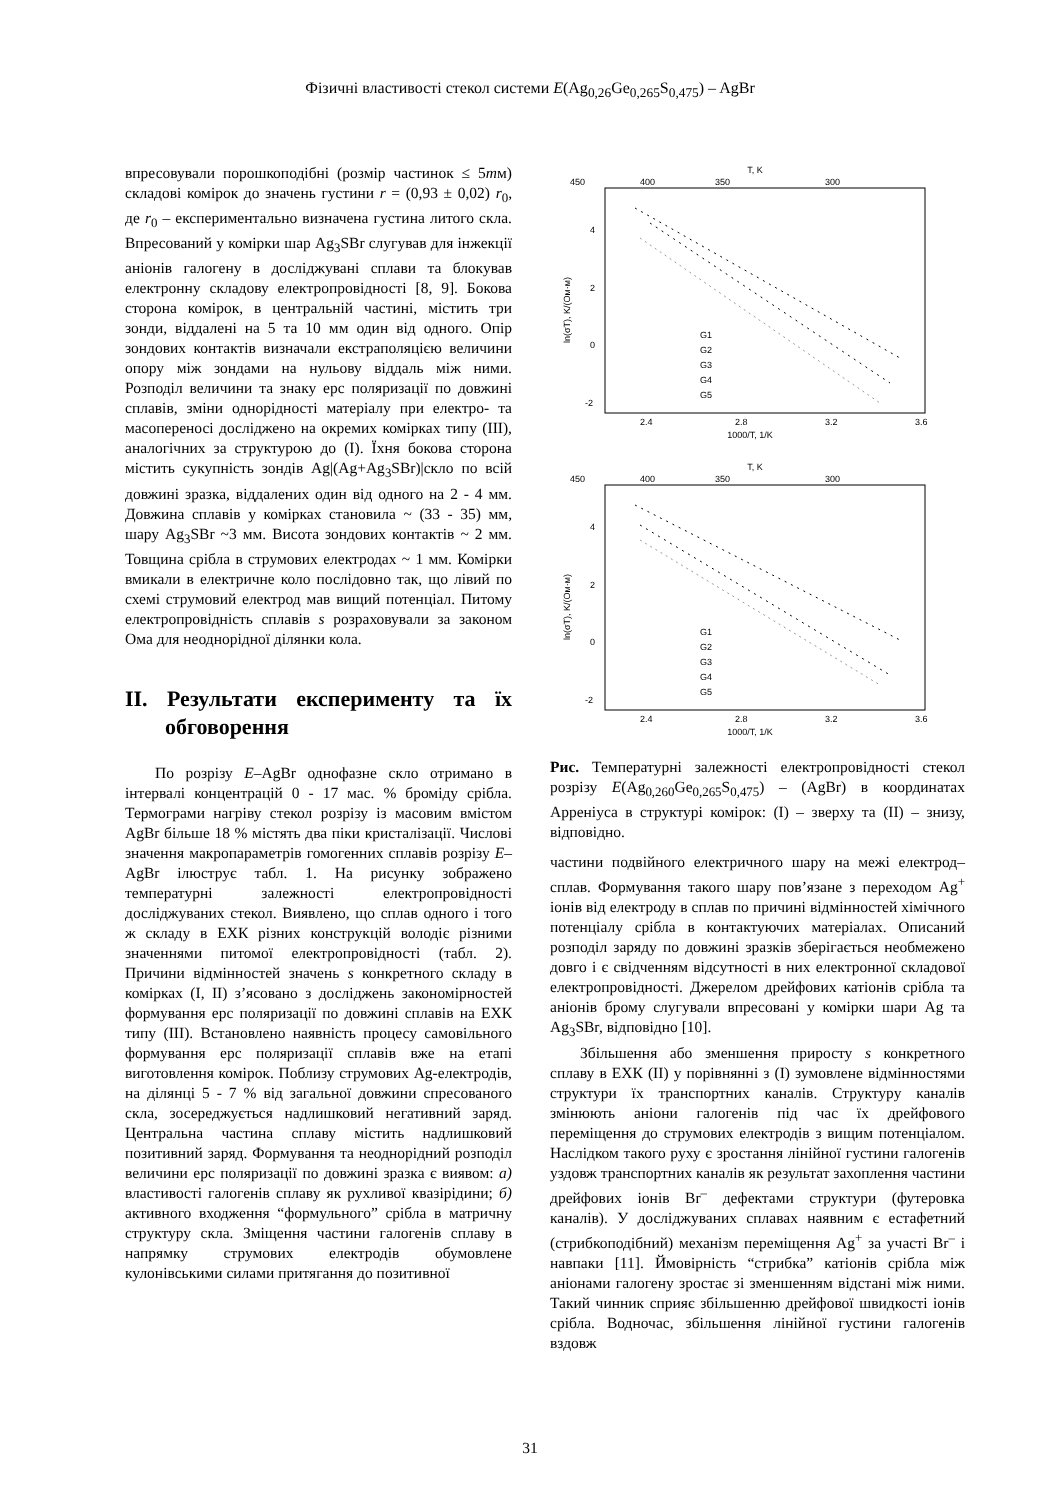Фізичні властивості стекол системи E(Ag<sub>0,26</sub>Ge<sub>0,265</sub>S<sub>0,475</sub>) – AgBr
впресовували порошкоподібні (розмір частинок ≤ 5mм) складові комірок до значень густини r = (0,93 ± 0,02) r<sub>0</sub>, де r<sub>0</sub> – експериментально визначена густина литого скла. Впресований у комірки шар Ag<sub>3</sub>SBr слугував для інжекції аніонів галогену в досліджувані сплави та блокував електронну складову електропровідності [8, 9]. Бокова сторона комірок, в центральній частині, містить три зонди, віддалені на 5 та 10 мм один від одного. Опір зондових контактів визначали екстраполяцією величини опору між зондами на нульову віддаль між ними. Розподіл величини та знаку ерс поляризації по довжині сплавів, зміни однорідності матеріалу при електро- та масопереносі досліджено на окремих комірках типу (III), аналогічних за структурою до (I). Їхня бокова сторона містить сукупність зондів Ag|(Ag+Ag<sub>3</sub>SBr)|скло по всій довжині зразка, віддалених один від одного на 2 - 4 мм. Довжина сплавів у комірках становила ~ (33 - 35) мм, шару Ag<sub>3</sub>SBr ~3 мм. Висота зондових контактів ~ 2 мм. Товщина срібла в струмових електродах ~ 1 мм. Комірки вмикали в електричне коло послідовно так, що лівий по схемі струмовий електрод мав вищий потенціал. Питому електропровідність сплавів s розраховували за законом Ома для неоднорідної ділянки кола.
II. Результати експерименту та їх обговорення
По розрізу E–AgBr однофазне скло отримано в інтервалі концентрацій 0 - 17 мас. % броміду срібла. Термограми нагріву стекол розрізу із масовим вмістом AgBr більше 18 % містять два піки кристалізації. Числові значення макропараметрів гомогенних сплавів розрізу E–AgBr ілюструє табл. 1. На рисунку зображено температурні залежності електропровідності досліджуваних стекол. Виявлено, що сплав одного і того ж складу в ЕХК різних конструкцій володіє різними значеннями питомої електропровідності (табл. 2). Причини відмінностей значень s конкретного складу в комірках (I, II) з’ясовано з досліджень закономірностей формування ерс поляризації по довжині сплавів на ЕХК типу (III). Встановлено наявність процесу самовільного формування ерс поляризації сплавів вже на етапі виготовлення комірок. Поблизу струмових Ag-електродів, на ділянці 5 - 7 % від загальної довжини спресованого скла, зосереджується надлишковий негативний заряд. Центральна частина сплаву містить надлишковий позитивний заряд. Формування та неоднорідний розподіл величини ерс поляризації по довжині зразка є виявом: а) властивості галогенів сплаву як рухливої квазірідини; б) активного входження “формульного” срібла в матричну структуру скла. Зміщення частини галогенів сплаву в напрямку струмових електродів обумовлене кулонівськими силами притягання до позитивної
T, K
450
400
350
300
4
2
0
-2
2.4
2.8
3.2
3.6
1000/T, 1/K
ln(σT), K/(Ом·м)
G1
G2
G3
G4
G5
T, K
450
400
350
300
4
2
0
-2
2.4
2.8
3.2
3.6
1000/T, 1/K
ln(σT), K/(Ом·м)
G1
G2
G3
G4
G5
Рис. Температурні залежності електропровідності стекол розрізу E(Ag<sub>0,260</sub>Ge<sub>0,265</sub>S<sub>0,475</sub>) – (AgBr) в координатах Арреніуса в структурі комірок: (I) – зверху та (II) – знизу, відповідно.
частини подвійного електричного шару на межі електрод–сплав. Формування такого шару пов’язане з переходом Ag<sup>+</sup> іонів від електроду в сплав по причині відмінностей хімічного потенціалу срібла в контактуючих матеріалах. Описаний розподіл заряду по довжині зразків зберігається необмежено довго і є свідченням відсутності в них електронної складової електропровідності. Джерелом дрейфових катіонів срібла та аніонів брому слугували впресовані у комірки шари Ag та Ag<sub>3</sub>SBr, відповідно [10].
Збільшення або зменшення приросту s конкретного сплаву в ЕХК (II) у порівнянні з (I) зумовлене відмінностями структури їх транспортних каналів. Структуру каналів змінюють аніони галогенів під час їх дрейфового переміщення до струмових електродів з вищим потенціалом. Наслідком такого руху є зростання лінійної густини галогенів уздовж транспортних каналів як результат захоплення частини дрейфових іонів Br<sup>–</sup> дефектами структури (футеровка каналів). У досліджуваних сплавах наявним є естафетний (стрибкоподібний) механізм переміщення Ag<sup>+</sup> за участі Br<sup>–</sup> і навпаки [11]. Ймовірність “стрибка” катіонів срібла між аніонами галогену зростає зі зменшенням відстані між ними. Такий чинник сприяє збільшенню дрейфової швидкості іонів срібла. Водночас, збільшення лінійної густини галогенів вздовж
31